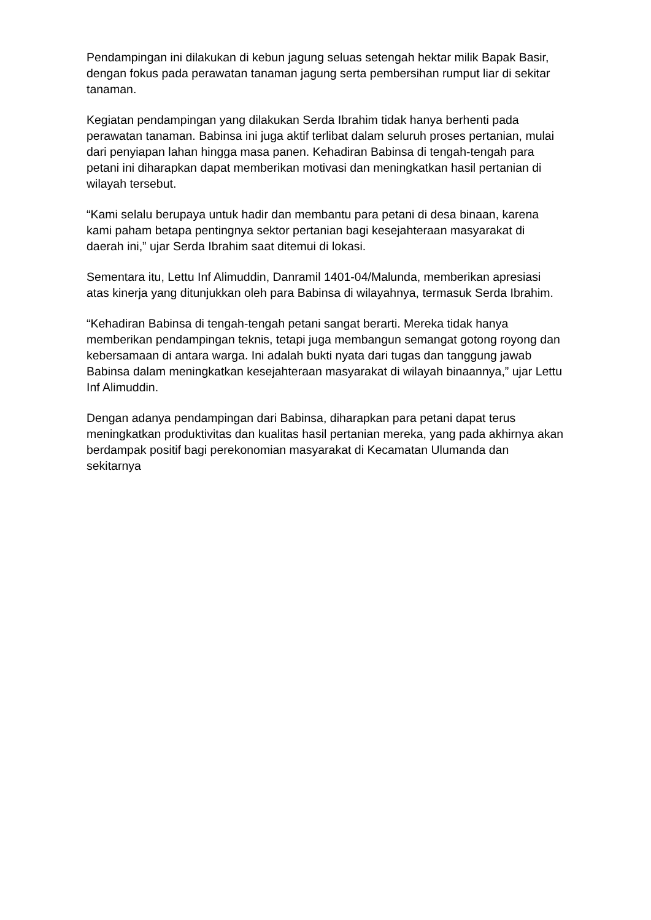Pendampingan ini dilakukan di kebun jagung seluas setengah hektar milik Bapak Basir, dengan fokus pada perawatan tanaman jagung serta pembersihan rumput liar di sekitar tanaman.
Kegiatan pendampingan yang dilakukan Serda Ibrahim tidak hanya berhenti pada perawatan tanaman. Babinsa ini juga aktif terlibat dalam seluruh proses pertanian, mulai dari penyiapan lahan hingga masa panen. Kehadiran Babinsa di tengah-tengah para petani ini diharapkan dapat memberikan motivasi dan meningkatkan hasil pertanian di wilayah tersebut.
“Kami selalu berupaya untuk hadir dan membantu para petani di desa binaan, karena kami paham betapa pentingnya sektor pertanian bagi kesejahteraan masyarakat di daerah ini,” ujar Serda Ibrahim saat ditemui di lokasi.
Sementara itu, Lettu Inf Alimuddin, Danramil 1401-04/Malunda, memberikan apresiasi atas kinerja yang ditunjukkan oleh para Babinsa di wilayahnya, termasuk Serda Ibrahim.
“Kehadiran Babinsa di tengah-tengah petani sangat berarti. Mereka tidak hanya memberikan pendampingan teknis, tetapi juga membangun semangat gotong royong dan kebersamaan di antara warga. Ini adalah bukti nyata dari tugas dan tanggung jawab Babinsa dalam meningkatkan kesejahteraan masyarakat di wilayah binaannya,” ujar Lettu Inf Alimuddin.
Dengan adanya pendampingan dari Babinsa, diharapkan para petani dapat terus meningkatkan produktivitas dan kualitas hasil pertanian mereka, yang pada akhirnya akan berdampak positif bagi perekonomian masyarakat di Kecamatan Ulumanda dan sekitarnya